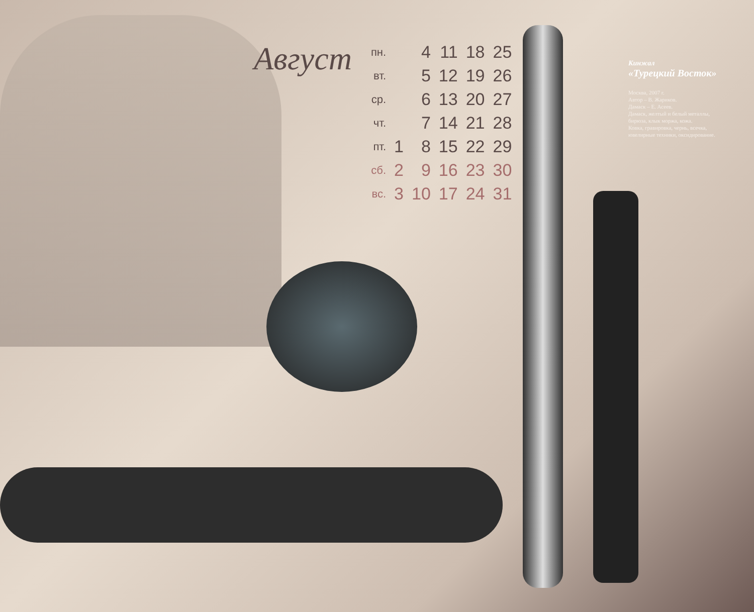Август
| пн. | | 4 | 11 | 18 | 25 |
| вт. | | 5 | 12 | 19 | 26 |
| ср. | | 6 | 13 | 20 | 27 |
| чт. | | 7 | 14 | 21 | 28 |
| пт. | 1 | 8 | 15 | 22 | 29 |
| сб. | 2 | 9 | 16 | 23 | 30 |
| вс. | 3 | 10 | 17 | 24 | 31 |
Кинжал
«Турецкий Восток»
Москва, 2007 г.
Автор – В. Жариков.
Дамаск – Е. Асеев.
Дамаск, желтый и белый металлы,
бирюза, клык моржа, кожа.
Ковка, гравировка, чернь, всечка,
ювелирные техники, оксидирование.